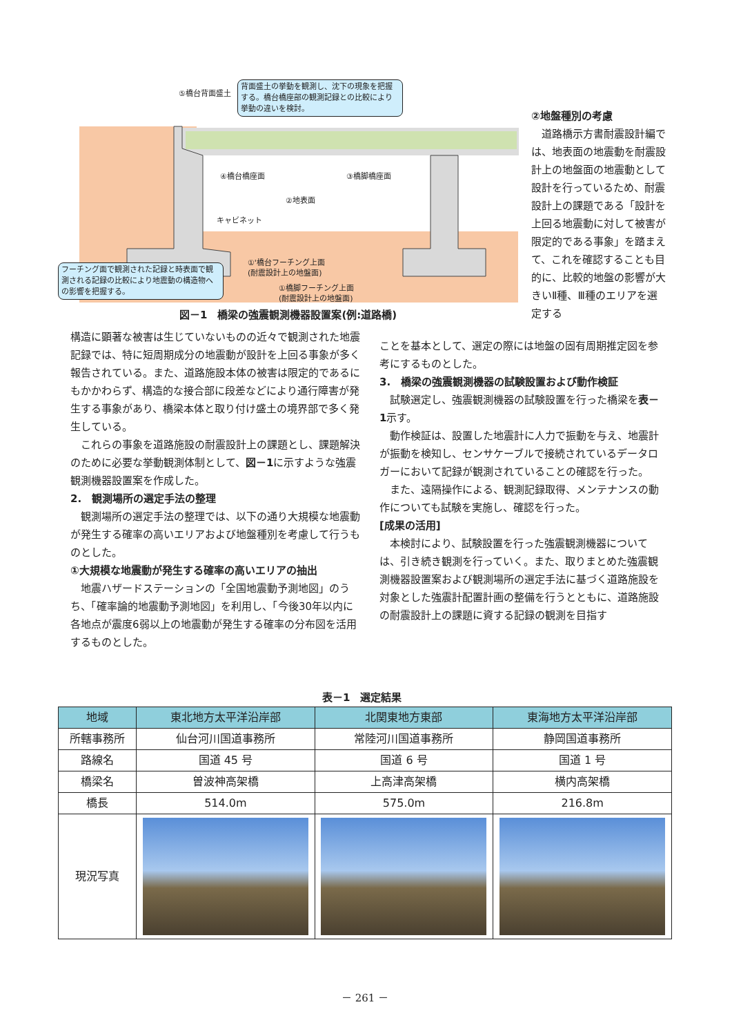⑤橋台背面盛土
背面盛土の挙動を観測し、沈下の現象を把握する。橋台橋座部の観測記録との比較により挙動の違いを検討。
④橋台橋座面 ③橋脚橋座面
②地表面
キャビネット
①'橋台フーチング上面
(耐震設計上の地盤面)
①橋脚フーチング上面
(耐震設計上の地盤面)
フーチング面で観測された記録と時表面で観測される記録の比較により地震動の構造物への影響を把握する。
図－1　橋梁の強震観測機器設置案(例:道路橋)
②地盤種別の考慮
道路橋示方書耐震設計編では、地表面の地震動を耐震設計上の地盤面の地震動として設計を行っているため、耐震設計上の課題である「設計を上回る地震動に対して被害が限定的である事象」を踏まえて、これを確認することも目的に、比較的地盤の影響が大きいⅡ種、Ⅲ種のエリアを選定する
構造に顕著な被害は生じていないものの近々で観測された地震記録では、特に短周期成分の地震動が設計を上回る事象が多く報告されている。また、道路施設本体の被害は限定的であるにもかかわらず、構造的な接合部に段差などにより通行障害が発生する事象があり、橋梁本体と取り付け盛土の境界部で多く発生している。
これらの事象を道路施設の耐震設計上の課題とし、課題解決のために必要な挙動観測体制として、図－1に示すような強震観測機器設置案を作成した。
2.　観測場所の選定手法の整理
観測場所の選定手法の整理では、以下の通り大規模な地震動が発生する確率の高いエリアおよび地盤種別を考慮して行うものとした。
①大規模な地震動が発生する確率の高いエリアの抽出
地震ハザードステーションの「全国地震動予測地図」のうち、「確率論的地震動予測地図」を利用し、「今後30年以内に各地点が震度6弱以上の地震動が発生する確率の分布図を活用するものとした。
ことを基本として、選定の際には地盤の固有周期推定図を参考にするものとした。
3.　橋梁の強震観測機器の試験設置および動作検証
試験選定し、強震観測機器の試験設置を行った橋梁を表－1示す。
動作検証は、設置した地震計に人力で振動を与え、地震計が振動を検知し、センサケーブルで接続されているデータロガーにおいて記録が観測されていることの確認を行った。
また、遠隔操作による、観測記録取得、メンテナンスの動作についても試験を実施し、確認を行った。
[成果の活用]
本検討により、試験設置を行った強震観測機器については、引き続き観測を行っていく。また、取りまとめた強震観測機器設置案および観測場所の選定手法に基づく道路施設を対象とした強震計配置計画の整備を行うとともに、道路施設の耐震設計上の課題に資する記録の観測を目指す
表－1　選定結果
| 地域 | 東北地方太平洋沿岸部 | 北関東地方東部 | 東海地方太平洋沿岸部 |
| --- | --- | --- | --- |
| 所轄事務所 | 仙台河川国道事務所 | 常陸河川国道事務所 | 静岡国道事務所 |
| 路線名 | 国道 45 号 | 国道 6 号 | 国道 1 号 |
| 橋梁名 | 曽波神高架橋 | 上高津高架橋 | 横内高架橋 |
| 橋長 | 514.0m | 575.0m | 216.8m |
| 現況写真 | | | |
－ 261 －